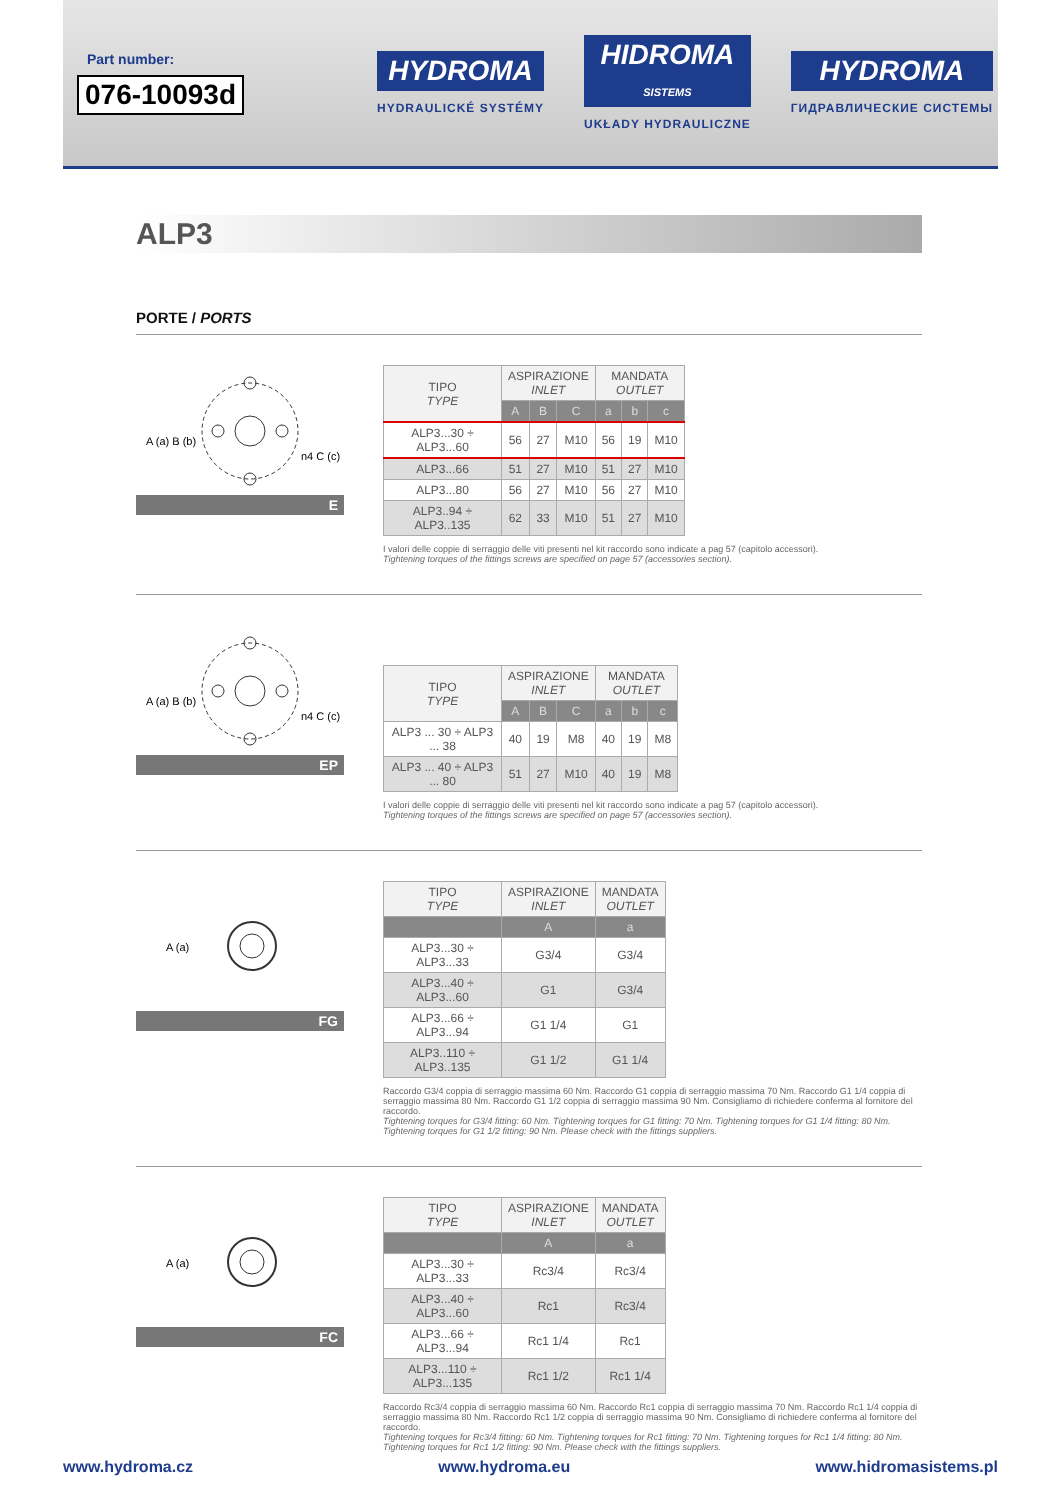Part number:
076-10093d
HYDROMA
HYDRAULICKÉ SYSTÉMY
HIDROMA
SISTEMS
UKŁADY HYDRAULICZNE
HYDROMA
ГИДРАВЛИЧЕСКИЕ СИСТЕМЫ
ALP3
PORTE / PORTS
A (a) B (b)
n4 C (c)
E
| TIPO TYPE | ASPIRAZIONE INLET | | | MANDATA OUTLET | | |
| --- | --- | --- | --- | --- | --- | --- |
| | A | B | C | a | b | c |
| ALP3...30 ÷ ALP3...60 | 56 | 27 | M10 | 56 | 19 | M10 |
| ALP3...66 | 51 | 27 | M10 | 51 | 27 | M10 |
| ALP3...80 | 56 | 27 | M10 | 56 | 27 | M10 |
| ALP3..94 ÷ ALP3..135 | 62 | 33 | M10 | 51 | 27 | M10 |
I valori delle coppie di serraggio delle viti presenti nel kit raccordo sono indicate a pag 57 (capitolo accessori).
Tightening torques of the fittings screws are specified on page 57 (accessories section).
A (a) B (b)
n4 C (c)
EP
| TIPO TYPE | ASPIRAZIONE INLET | | | MANDATA OUTLET | | |
| --- | --- | --- | --- | --- | --- | --- |
| | A | B | C | a | b | c |
| ALP3 ... 30 ÷ ALP3 ... 38 | 40 | 19 | M8 | 40 | 19 | M8 |
| ALP3 ... 40 ÷ ALP3 ... 80 | 51 | 27 | M10 | 40 | 19 | M8 |
I valori delle coppie di serraggio delle viti presenti nel kit raccordo sono indicate a pag 57 (capitolo accessori).
Tightening torques of the fittings screws are specified on page 57 (accessories section).
A (a)
FG
| TIPO TYPE | ASPIRAZIONE INLET | MANDATA OUTLET |
| --- | --- | --- |
| | A | a |
| ALP3...30 ÷ ALP3...33 | G3/4 | G3/4 |
| ALP3...40 ÷ ALP3...60 | G1 | G3/4 |
| ALP3...66 ÷ ALP3...94 | G1 1/4 | G1 |
| ALP3..110 ÷ ALP3..135 | G1 1/2 | G1 1/4 |
Raccordo G3/4 coppia di serraggio massima 60 Nm. Raccordo G1 coppia di serraggio massima 70 Nm. Raccordo G1 1/4 coppia di serraggio massima 80 Nm. Raccordo G1 1/2 coppia di serraggio massima 90 Nm. Consigliamo di richiedere conferma al fornitore del raccordo.
Tightening torques for G3/4 fitting: 60 Nm. Tightening torques for G1 fitting: 70 Nm. Tightening torques for G1 1/4 fitting: 80 Nm. Tightening torques for G1 1/2 fitting: 90 Nm. Please check with the fittings suppliers.
A (a)
FC
| TIPO TYPE | ASPIRAZIONE INLET | MANDATA OUTLET |
| --- | --- | --- |
| | A | a |
| ALP3...30 ÷ ALP3...33 | Rc3/4 | Rc3/4 |
| ALP3...40 ÷ ALP3...60 | Rc1 | Rc3/4 |
| ALP3...66 ÷ ALP3...94 | Rc1 1/4 | Rc1 |
| ALP3...110 ÷ ALP3...135 | Rc1 1/2 | Rc1 1/4 |
Raccordo Rc3/4 coppia di serraggio massima 60 Nm. Raccordo Rc1 coppia di serraggio massima 70 Nm. Raccordo Rc1 1/4 coppia di serraggio massima 80 Nm. Raccordo Rc1 1/2 coppia di serraggio massima 90 Nm. Consigliamo di richiedere conferma al fornitore del raccordo.
Tightening torques for Rc3/4 fitting: 60 Nm. Tightening torques for Rc1 fitting: 70 Nm. Tightening torques for Rc1 1/4 fitting: 80 Nm. Tightening torques for Rc1 1/2 fitting: 90 Nm. Please check with the fittings suppliers.
www.hydroma.cz www.hydroma.eu www.hidromasistems.pl